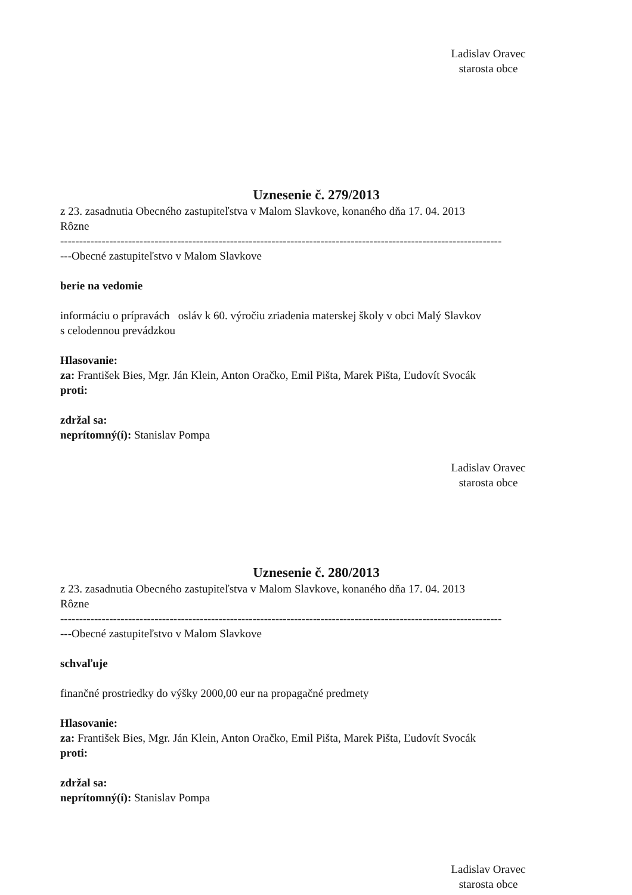Ladislav Oravec
starosta obce
Uznesenie č. 279/2013
z 23. zasadnutia Obecného zastupiteľstva v Malom Slavkove, konaného dňa 17. 04. 2013
Rôzne
---------------------------------------------------------------------------------------------------------------------
---Obecné zastupiteľstvo v Malom Slavkove
berie na vedomie
informáciu o prípravách osláv k 60. výročiu zriadenia materskej školy v obci Malý Slavkov
s celodennou prevádzkou
Hlasovanie:
za: František Bies, Mgr. Ján Klein, Anton Oračko, Emil Pišta, Marek Pišta, Ľudovít Svocák
proti:
zdržal sa:
neprítomný(í): Stanislav Pompa
Ladislav Oravec
starosta obce
Uznesenie č. 280/2013
z 23. zasadnutia Obecného zastupiteľstva v Malom Slavkove, konaného dňa 17. 04. 2013
Rôzne
---------------------------------------------------------------------------------------------------------------------
---Obecné zastupiteľstvo v Malom Slavkove
schvaľuje
finančné prostriedky do výšky 2000,00 eur na propagačné predmety
Hlasovanie:
za: František Bies, Mgr. Ján Klein, Anton Oračko, Emil Pišta, Marek Pišta, Ľudovít Svocák
proti:
zdržal sa:
neprítomný(í): Stanislav Pompa
Ladislav Oravec
starosta obce